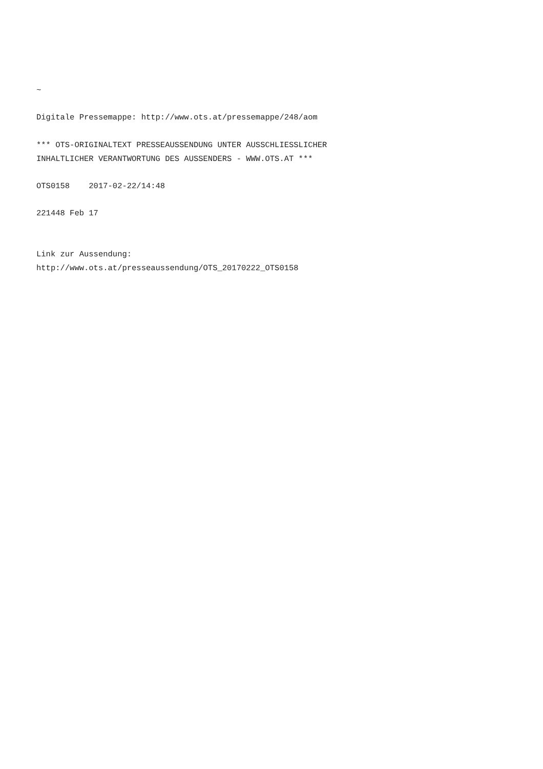~

Digitale Pressemappe: http://www.ots.at/pressemappe/248/aom

*** OTS-ORIGINALTEXT PRESSEAUSSENDUNG UNTER AUSSCHLIESSLICHER
INHALTLICHER VERANTWORTUNG DES AUSSENDERS - WWW.OTS.AT ***

OTS0158    2017-02-22/14:48

221448 Feb 17


Link zur Aussendung:
http://www.ots.at/presseaussendung/OTS_20170222_OTS0158